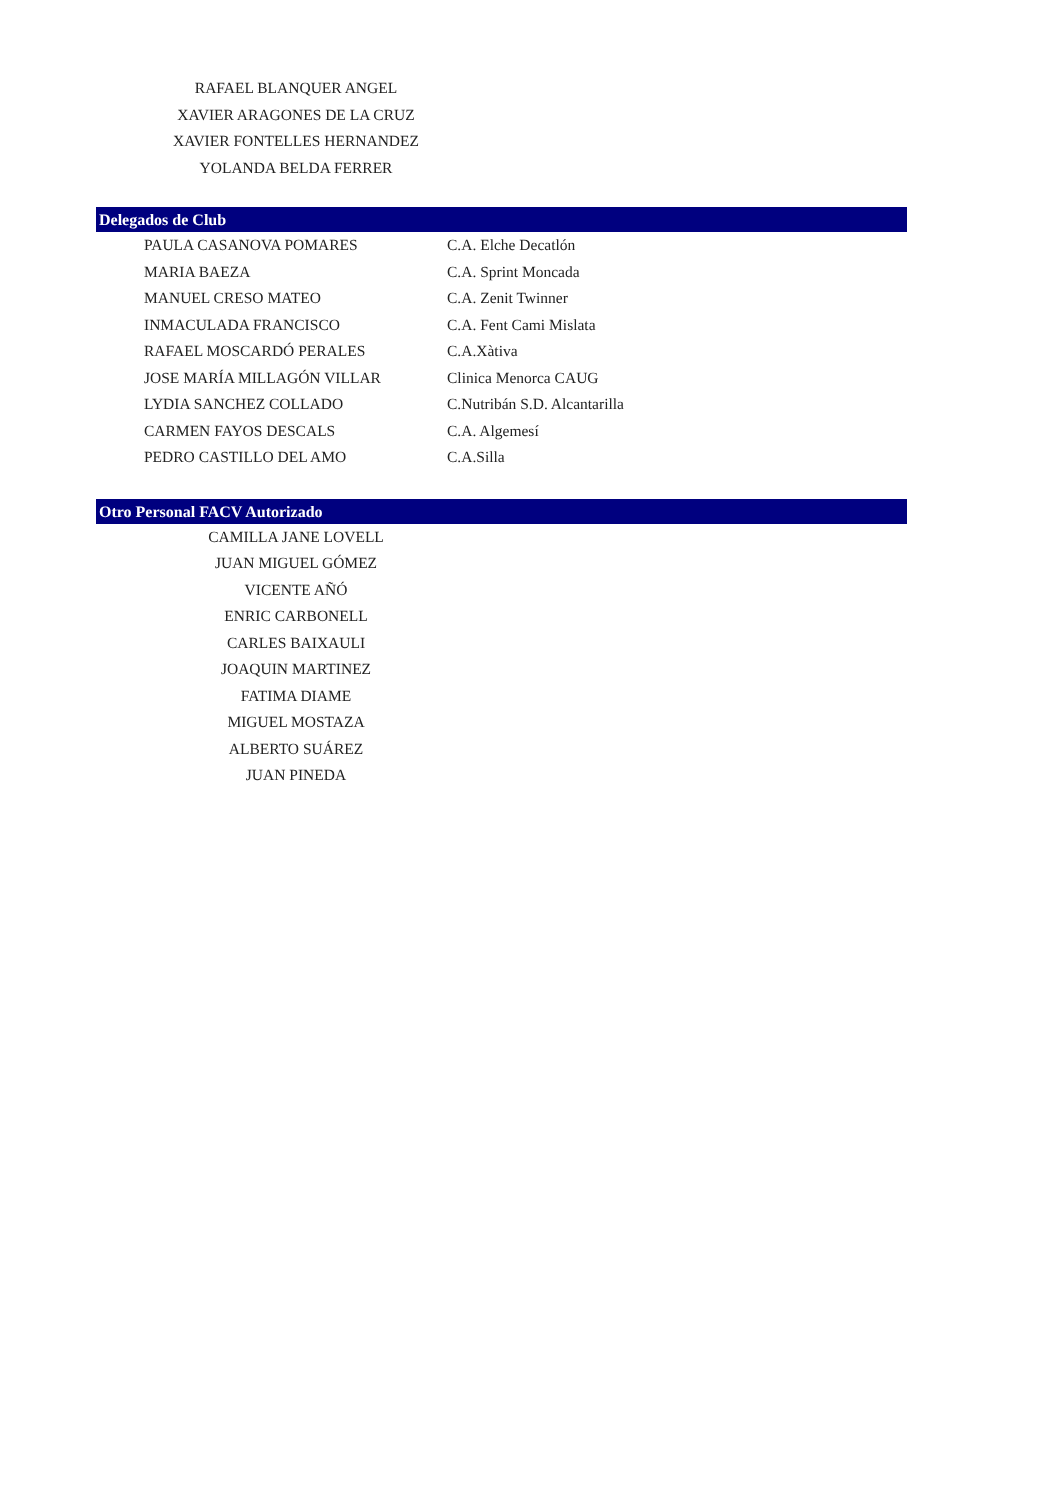RAFAEL BLANQUER ANGEL
XAVIER ARAGONES DE LA CRUZ
XAVIER FONTELLES HERNANDEZ
YOLANDA BELDA FERRER
Delegados de Club
| PAULA CASANOVA POMARES | C.A. Elche Decatlón |
| MARIA BAEZA | C.A. Sprint Moncada |
| MANUEL CRESO MATEO | C.A. Zenit Twinner |
| INMACULADA FRANCISCO | C.A. Fent Cami Mislata |
| RAFAEL MOSCARDÓ PERALES | C.A.Xàtiva |
| JOSE MARÍA MILLAGÓN VILLAR | Clinica Menorca CAUG |
| LYDIA SANCHEZ COLLADO | C.Nutribán S.D. Alcantarilla |
| CARMEN FAYOS DESCALS | C.A. Algemesí |
| PEDRO CASTILLO DEL AMO | C.A.Silla |
Otro Personal FACV Autorizado
CAMILLA JANE LOVELL
JUAN MIGUEL GÓMEZ
VICENTE AÑÓ
ENRIC CARBONELL
CARLES BAIXAULI
JOAQUIN MARTINEZ
FATIMA DIAME
MIGUEL MOSTAZA
ALBERTO SUÁREZ
JUAN PINEDA